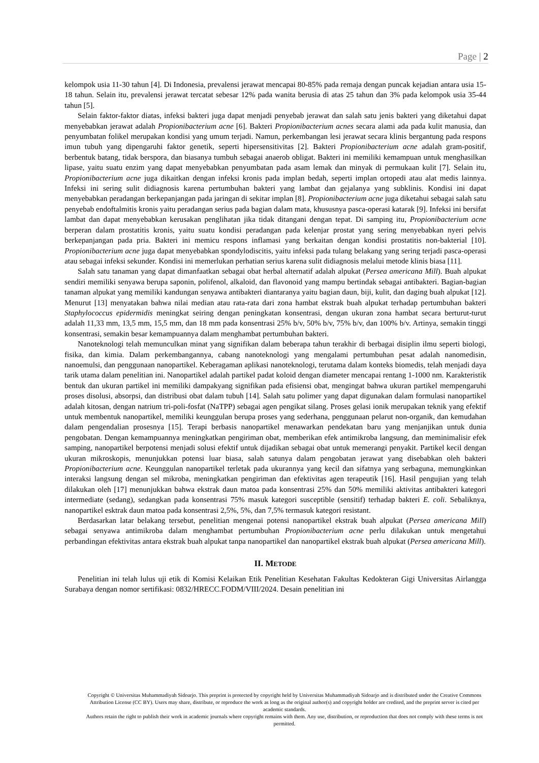Page | 2
kelompok usia 11-30 tahun [4]. Di Indonesia, prevalensi jerawat mencapai 80-85% pada remaja dengan puncak kejadian antara usia 15-18 tahun. Selain itu, prevalensi jerawat tercatat sebesar 12% pada wanita berusia di atas 25 tahun dan 3% pada kelompok usia 35-44 tahun [5].
Selain faktor-faktor diatas, infeksi bakteri juga dapat menjadi penyebab jerawat dan salah satu jenis bakteri yang diketahui dapat menyebabkan jerawat adalah Propionibacterium acne [6]. Bakteri Propionibacterium acnes secara alami ada pada kulit manusia, dan penyumbatan folikel merupakan kondisi yang umum terjadi. Namun, perkembangan lesi jerawat secara klinis bergantung pada respons imun tubuh yang dipengaruhi faktor genetik, seperti hipersensitivitas [2]. Bakteri Propionibacterium acne adalah gram-positif, berbentuk batang, tidak berspora, dan biasanya tumbuh sebagai anaerob obligat. Bakteri ini memiliki kemampuan untuk menghasilkan lipase, yaitu suatu enzim yang dapat menyebabkan penyumbatan pada asam lemak dan minyak di permukaan kulit [7]. Selain itu, Propionibacterium acne juga dikaitkan dengan infeksi kronis pada implan bedah, seperti implan ortopedi atau alat medis lainnya. Infeksi ini sering sulit didiagnosis karena pertumbuhan bakteri yang lambat dan gejalanya yang subklinis. Kondisi ini dapat menyebabkan peradangan berkepanjangan pada jaringan di sekitar implan [8]. Propionibacterium acne juga diketahui sebagai salah satu penyebab endoftalmitis kronis yaitu peradangan serius pada bagian dalam mata, khususnya pasca-operasi katarak [9]. Infeksi ini bersifat lambat dan dapat menyebabkan kerusakan penglihatan jika tidak ditangani dengan tepat. Di samping itu, Propionibacterium acne berperan dalam prostatitis kronis, yaitu suatu kondisi peradangan pada kelenjar prostat yang sering menyebabkan nyeri pelvis berkepanjangan pada pria. Bakteri ini memicu respons inflamasi yang berkaitan dengan kondisi prostatitis non-bakterial [10]. Propionibacterium acne juga dapat menyebabkan spondylodiscitis, yaitu infeksi pada tulang belakang yang sering terjadi pasca-operasi atau sebagai infeksi sekunder. Kondisi ini memerlukan perhatian serius karena sulit didiagnosis melalui metode klinis biasa [11].
Salah satu tanaman yang dapat dimanfaatkan sebagai obat herbal alternatif adalah alpukat (Persea americana Mill). Buah alpukat sendiri memiliki senyawa berupa saponin, polifenol, alkaloid, dan flavonoid yang mampu bertindak sebagai antibakteri. Bagian-bagian tanaman alpukat yang memiliki kandungan senyawa antibakteri diantaranya yaitu bagian daun, biji, kulit, dan daging buah alpukat [12]. Menurut [13] menyatakan bahwa nilai median atau rata-rata dari zona hambat ekstrak buah alpukat terhadap pertumbuhan bakteri Staphylococcus epidermidis meningkat seiring dengan peningkatan konsentrasi, dengan ukuran zona hambat secara berturut-turut adalah 11,33 mm, 13,5 mm, 15,5 mm, dan 18 mm pada konsentrasi 25% b/v, 50% b/v, 75% b/v, dan 100% b/v. Artinya, semakin tinggi konsentrasi, semakin besar kemampuannya dalam menghambat pertumbuhan bakteri.
Nanoteknologi telah memunculkan minat yang signifikan dalam beberapa tahun terakhir di berbagai disiplin ilmu seperti biologi, fisika, dan kimia. Dalam perkembangannya, cabang nanoteknologi yang mengalami pertumbuhan pesat adalah nanomedisin, nanoemulsi, dan penggunaan nanopartikel. Keberagaman aplikasi nanoteknologi, terutama dalam konteks biomedis, telah menjadi daya tarik utama dalam penelitian ini. Nanopartikel adalah partikel padat koloid dengan diameter mencapai rentang 1-1000 nm. Karakteristik bentuk dan ukuran partikel ini memiliki dampakyang signifikan pada efisiensi obat, mengingat bahwa ukuran partikel mempengaruhi proses disolusi, absorpsi, dan distribusi obat dalam tubuh [14]. Salah satu polimer yang dapat digunakan dalam formulasi nanopartikel adalah kitosan, dengan natrium tri-poli-fosfat (NaTPP) sebagai agen pengikat silang. Proses gelasi ionik merupakan teknik yang efektif untuk membentuk nanopartikel, memiliki keunggulan berupa proses yang sederhana, penggunaan pelarut non-organik, dan kemudahan dalam pengendalian prosesnya [15]. Terapi berbasis nanopartikel menawarkan pendekatan baru yang menjanjikan untuk dunia pengobatan. Dengan kemampuannya meningkatkan pengiriman obat, memberikan efek antimikroba langsung, dan meminimalisir efek samping, nanopartikel berpotensi menjadi solusi efektif untuk dijadikan sebagai obat untuk memerangi penyakit. Partikel kecil dengan ukuran mikroskopis, menunjukkan potensi luar biasa, salah satunya dalam pengobatan jerawat yang disebabkan oleh bakteri Propionibacterium acne. Keunggulan nanopartikel terletak pada ukurannya yang kecil dan sifatnya yang serbaguna, memungkinkan interaksi langsung dengan sel mikroba, meningkatkan pengiriman dan efektivitas agen terapeutik [16]. Hasil pengujian yang telah dilakukan oleh [17] menunjukkan bahwa ekstrak daun matoa pada konsentrasi 25% dan 50% memiliki aktivitas antibakteri kategori intermediate (sedang), sedangkan pada konsentrasi 75% masuk kategori susceptible (sensitif) terhadap bakteri E. coli. Sebaliknya, nanopartikel esktrak daun matoa pada konsentrasi 2,5%, 5%, dan 7,5% termasuk kategori resistant.
Berdasarkan latar belakang tersebut, penelitian mengenai potensi nanopartikel ekstrak buah alpukat (Persea americana Mill) sebagai senyawa antimikroba dalam menghambat pertumbuhan Propionibacterium acne perlu dilakukan untuk mengetahui perbandingan efektivitas antara ekstrak buah alpukat tanpa nanopartikel dan nanopartikel ekstrak buah alpukat (Persea americana Mill).
II. METODE
Penelitian ini telah lulus uji etik di Komisi Kelaikan Etik Penelitian Kesehatan Fakultas Kedokteran Gigi Universitas Airlangga Surabaya dengan nomor sertifikasi: 0832/HRECC.FODM/VIII/2024. Desain penelitian ini
Copyright © Universitas Muhammadiyah Sidoarjo. This preprint is protected by copyright held by Universitas Muhammadiyah Sidoarjo and is distributed under the Creative Commons Attribution License (CC BY). Users may share, distribute, or reproduce the work as long as the original author(s) and copyright holder are credited, and the preprint server is cited per academic standards.
Authors retain the right to publish their work in academic journals where copyright remains with them. Any use, distribution, or reproduction that does not comply with these terms is not permitted.